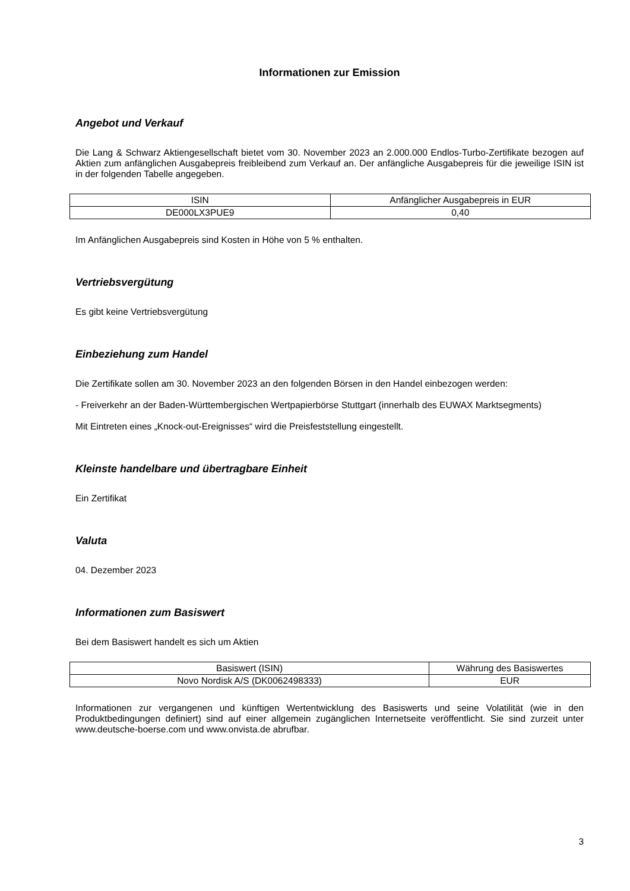Informationen zur Emission
Angebot und Verkauf
Die Lang & Schwarz Aktiengesellschaft bietet vom 30. November 2023 an 2.000.000 Endlos-Turbo-Zertifikate bezogen auf Aktien zum anfänglichen Ausgabepreis freibleibend zum Verkauf an. Der anfängliche Ausgabepreis für die jeweilige ISIN ist in der folgenden Tabelle angegeben.
| ISIN | Anfänglicher Ausgabepreis in EUR |
| DE000LX3PUE9 | 0,40 |
Im Anfänglichen Ausgabepreis sind Kosten in Höhe von 5 % enthalten.
Vertriebsvergütung
Es gibt keine Vertriebsvergütung
Einbeziehung zum Handel
Die Zertifikate sollen am 30. November 2023 an den folgenden Börsen in den Handel einbezogen werden:
- Freiverkehr an der Baden-Württembergischen Wertpapierbörse Stuttgart (innerhalb des EUWAX Marktsegments)
Mit Eintreten eines „Knock-out-Ereignisses“ wird die Preisfeststellung eingestellt.
Kleinste handelbare und übertragbare Einheit
Ein Zertifikat
Valuta
04. Dezember 2023
Informationen zum Basiswert
Bei dem Basiswert handelt es sich um Aktien
| Basiswert (ISIN) | Währung des Basiswertes |
| Novo Nordisk A/S (DK0062498333) | EUR |
Informationen zur vergangenen und künftigen Wertentwicklung des Basiswerts und seine Volatilität (wie in den Produktbedingungen definiert) sind auf einer allgemein zugänglichen Internetseite veröffentlicht. Sie sind zurzeit unter www.deutsche-boerse.com und www.onvista.de abrufbar.
3